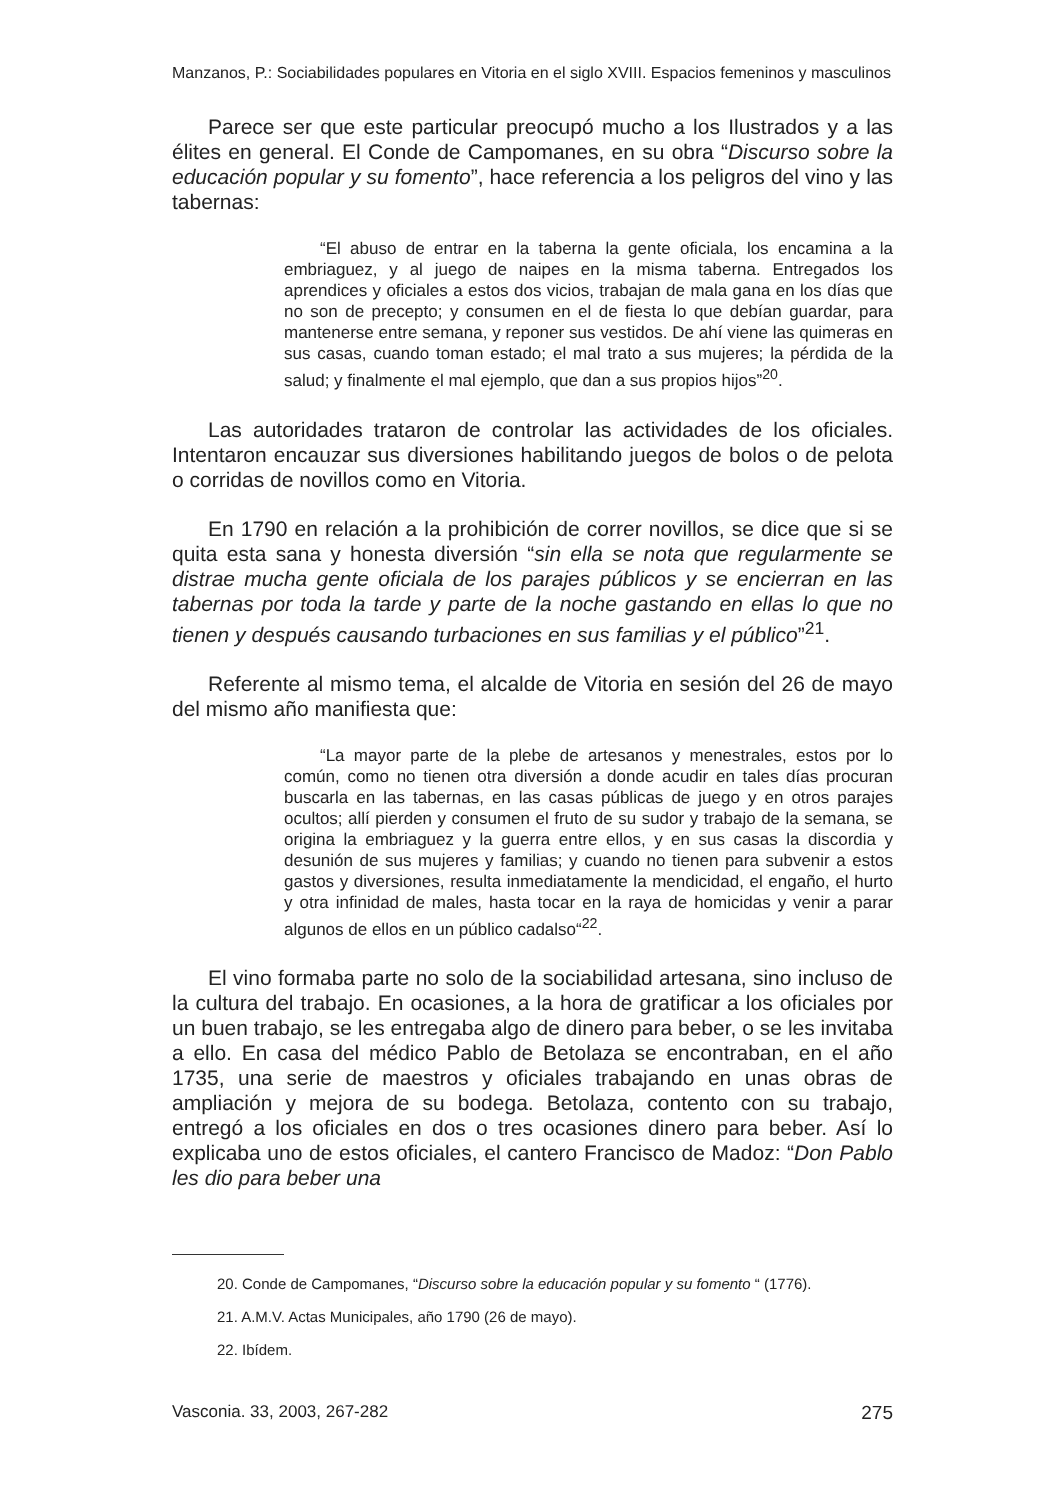Manzanos, P.: Sociabilidades populares en Vitoria en el siglo XVIII. Espacios femeninos y masculinos
Parece ser que este particular preocupó mucho a los Ilustrados y a las élites en general. El Conde de Campomanes, en su obra “Discurso sobre la educación popular y su fomento”, hace referencia a los peligros del vino y las tabernas:
“El abuso de entrar en la taberna la gente oficiala, los encamina a la embriaguez, y al juego de naipes en la misma taberna. Entregados los aprendices y oficiales a estos dos vicios, trabajan de mala gana en los días que no son de precepto; y consumen en el de fiesta lo que debían guardar, para mantenerse entre semana, y reponer sus vestidos. De ahí viene las quimeras en sus casas, cuando toman estado; el mal trato a sus mujeres; la pérdida de la salud; y finalmente el mal ejemplo, que dan a sus propios hijos”<sup>20</sup>.
Las autoridades trataron de controlar las actividades de los oficiales. Intentaron encauzar sus diversiones habilitando juegos de bolos o de pelota o corridas de novillos como en Vitoria.
En 1790 en relación a la prohibición de correr novillos, se dice que si se quita esta sana y honesta diversión “sin ella se nota que regularmente se distrae mucha gente oficiala de los parajes públicos y se encierran en las tabernas por toda la tarde y parte de la noche gastando en ellas lo que no tienen y después causando turbaciones en sus familias y el público”<sup>21</sup>.
Referente al mismo tema, el alcalde de Vitoria en sesión del 26 de mayo del mismo año manifiesta que:
“La mayor parte de la plebe de artesanos y menestrales, estos por lo común, como no tienen otra diversión a donde acudir en tales días procuran buscarla en las tabernas, en las casas públicas de juego y en otros parajes ocultos; allí pierden y consumen el fruto de su sudor y trabajo de la semana, se origina la embriaguez y la guerra entre ellos, y en sus casas la discordia y desunión de sus mujeres y familias; y cuando no tienen para subvenir a estos gastos y diversiones, resulta inmediatamente la mendicidad, el engaño, el hurto y otra infinidad de males, hasta tocar en la raya de homicidas y venir a parar algunos de ellos en un público cadalso“<sup>22</sup>.
El vino formaba parte no solo de la sociabilidad artesana, sino incluso de la cultura del trabajo. En ocasiones, a la hora de gratificar a los oficiales por un buen trabajo, se les entregaba algo de dinero para beber, o se les invitaba a ello. En casa del médico Pablo de Betolaza se encontraban, en el año 1735, una serie de maestros y oficiales trabajando en unas obras de ampliación y mejora de su bodega. Betolaza, contento con su trabajo, entregó a los oficiales en dos o tres ocasiones dinero para beber. Así lo explicaba uno de estos oficiales, el cantero Francisco de Madoz: “Don Pablo les dio para beber una
20. Conde de Campomanes, “Discurso sobre la educación popular y su fomento “ (1776).
21. A.M.V. Actas Municipales, año 1790 (26 de mayo).
22. Ibídem.
Vasconia. 33, 2003, 267-282 275